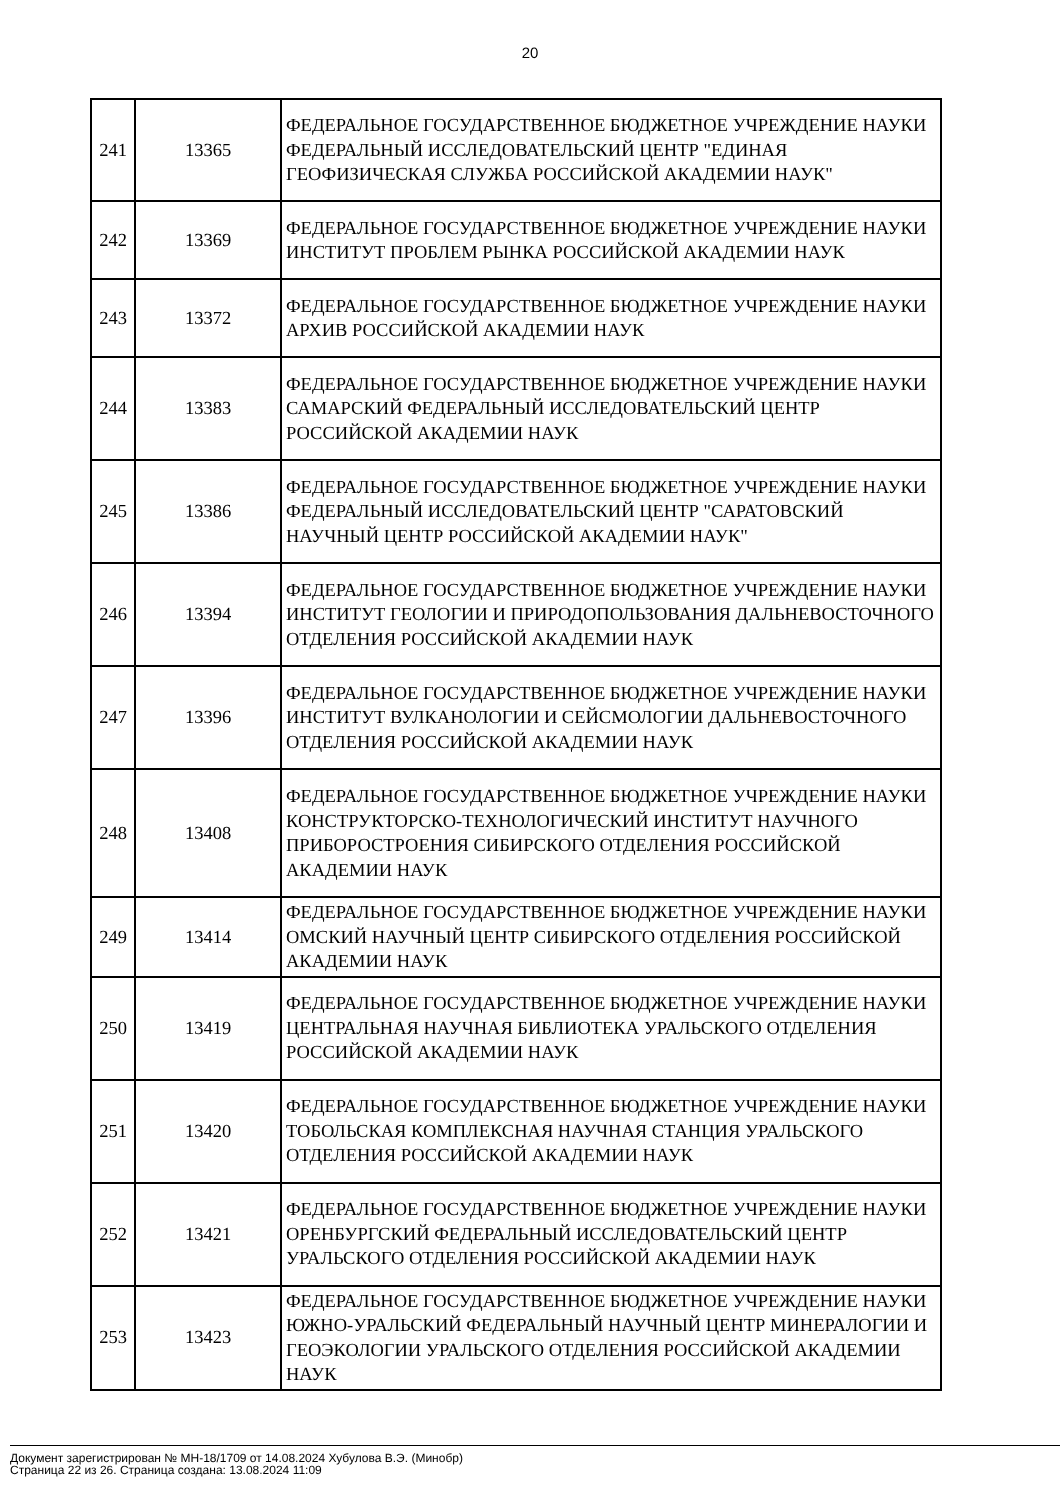20
| 241 | 13365 | ФЕДЕРАЛЬНОЕ ГОСУДАРСТВЕННОЕ БЮДЖЕТНОЕ УЧРЕЖДЕНИЕ НАУКИ ФЕДЕРАЛЬНЫЙ ИССЛЕДОВАТЕЛЬСКИЙ ЦЕНТР "ЕДИНАЯ ГЕОФИЗИЧЕСКАЯ СЛУЖБА РОССИЙСКОЙ АКАДЕМИИ НАУК" |
| 242 | 13369 | ФЕДЕРАЛЬНОЕ ГОСУДАРСТВЕННОЕ БЮДЖЕТНОЕ УЧРЕЖДЕНИЕ НАУКИ ИНСТИТУТ ПРОБЛЕМ РЫНКА РОССИЙСКОЙ АКАДЕМИИ НАУК |
| 243 | 13372 | ФЕДЕРАЛЬНОЕ ГОСУДАРСТВЕННОЕ БЮДЖЕТНОЕ УЧРЕЖДЕНИЕ НАУКИ АРХИВ РОССИЙСКОЙ АКАДЕМИИ НАУК |
| 244 | 13383 | ФЕДЕРАЛЬНОЕ ГОСУДАРСТВЕННОЕ БЮДЖЕТНОЕ УЧРЕЖДЕНИЕ НАУКИ САМАРСКИЙ ФЕДЕРАЛЬНЫЙ ИССЛЕДОВАТЕЛЬСКИЙ ЦЕНТР РОССИЙСКОЙ АКАДЕМИИ НАУК |
| 245 | 13386 | ФЕДЕРАЛЬНОЕ ГОСУДАРСТВЕННОЕ БЮДЖЕТНОЕ УЧРЕЖДЕНИЕ НАУКИ ФЕДЕРАЛЬНЫЙ ИССЛЕДОВАТЕЛЬСКИЙ ЦЕНТР "САРАТОВСКИЙ НАУЧНЫЙ ЦЕНТР РОССИЙСКОЙ АКАДЕМИИ НАУК" |
| 246 | 13394 | ФЕДЕРАЛЬНОЕ ГОСУДАРСТВЕННОЕ БЮДЖЕТНОЕ УЧРЕЖДЕНИЕ НАУКИ ИНСТИТУТ ГЕОЛОГИИ И ПРИРОДОПОЛЬЗОВАНИЯ ДАЛЬНЕВОСТОЧНОГО ОТДЕЛЕНИЯ РОССИЙСКОЙ АКАДЕМИИ НАУК |
| 247 | 13396 | ФЕДЕРАЛЬНОЕ ГОСУДАРСТВЕННОЕ БЮДЖЕТНОЕ УЧРЕЖДЕНИЕ НАУКИ ИНСТИТУТ ВУЛКАНОЛОГИИ И СЕЙСМОЛОГИИ ДАЛЬНЕВОСТОЧНОГО ОТДЕЛЕНИЯ РОССИЙСКОЙ АКАДЕМИИ НАУК |
| 248 | 13408 | ФЕДЕРАЛЬНОЕ ГОСУДАРСТВЕННОЕ БЮДЖЕТНОЕ УЧРЕЖДЕНИЕ НАУКИ КОНСТРУКТОРСКО-ТЕХНОЛОГИЧЕСКИЙ ИНСТИТУТ НАУЧНОГО ПРИБОРОСТРОЕНИЯ СИБИРСКОГО ОТДЕЛЕНИЯ РОССИЙСКОЙ АКАДЕМИИ НАУК |
| 249 | 13414 | ФЕДЕРАЛЬНОЕ ГОСУДАРСТВЕННОЕ БЮДЖЕТНОЕ УЧРЕЖДЕНИЕ НАУКИ ОМСКИЙ НАУЧНЫЙ ЦЕНТР СИБИРСКОГО ОТДЕЛЕНИЯ РОССИЙСКОЙ АКАДЕМИИ НАУК |
| 250 | 13419 | ФЕДЕРАЛЬНОЕ ГОСУДАРСТВЕННОЕ БЮДЖЕТНОЕ УЧРЕЖДЕНИЕ НАУКИ ЦЕНТРАЛЬНАЯ НАУЧНАЯ БИБЛИОТЕКА УРАЛЬСКОГО ОТДЕЛЕНИЯ РОССИЙСКОЙ АКАДЕМИИ НАУК |
| 251 | 13420 | ФЕДЕРАЛЬНОЕ ГОСУДАРСТВЕННОЕ БЮДЖЕТНОЕ УЧРЕЖДЕНИЕ НАУКИ ТОБОЛЬСКАЯ КОМПЛЕКСНАЯ НАУЧНАЯ СТАНЦИЯ УРАЛЬСКОГО ОТДЕЛЕНИЯ РОССИЙСКОЙ АКАДЕМИИ НАУК |
| 252 | 13421 | ФЕДЕРАЛЬНОЕ ГОСУДАРСТВЕННОЕ БЮДЖЕТНОЕ УЧРЕЖДЕНИЕ НАУКИ ОРЕНБУРГСКИЙ ФЕДЕРАЛЬНЫЙ ИССЛЕДОВАТЕЛЬСКИЙ ЦЕНТР УРАЛЬСКОГО ОТДЕЛЕНИЯ РОССИЙСКОЙ АКАДЕМИИ НАУК |
| 253 | 13423 | ФЕДЕРАЛЬНОЕ ГОСУДАРСТВЕННОЕ БЮДЖЕТНОЕ УЧРЕЖДЕНИЕ НАУКИ ЮЖНО-УРАЛЬСКИЙ ФЕДЕРАЛЬНЫЙ НАУЧНЫЙ ЦЕНТР МИНЕРАЛОГИИ И ГЕОЭКОЛОГИИ УРАЛЬСКОГО ОТДЕЛЕНИЯ РОССИЙСКОЙ АКАДЕМИИ НАУК |
Документ зарегистрирован № МН-18/1709 от 14.08.2024 Хубулова В.Э. (Минобр)
Страница 22 из 26. Страница создана: 13.08.2024 11:09